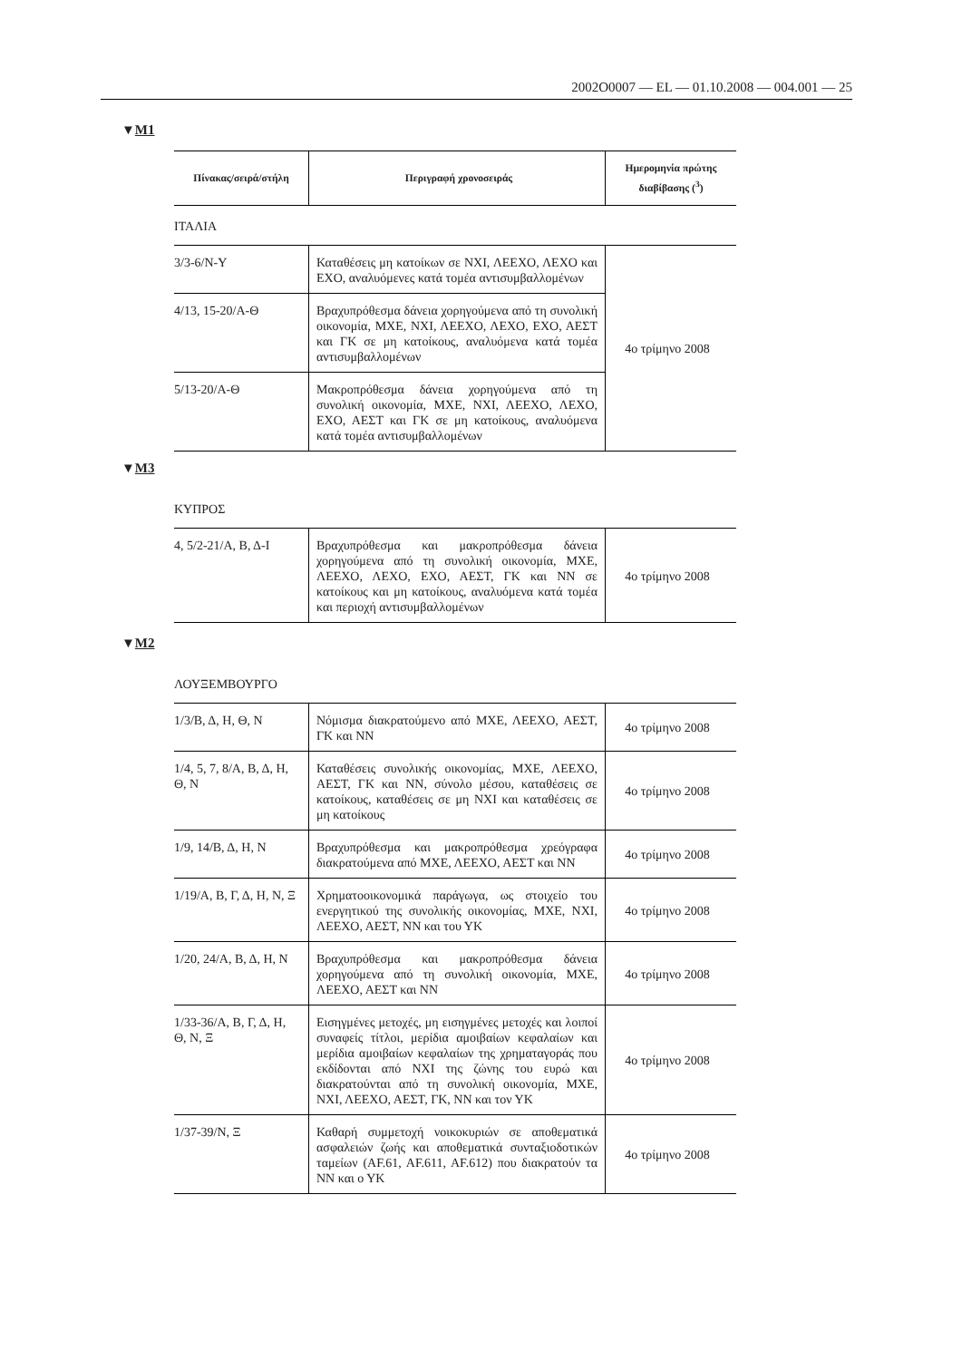2002O0007 — EL — 01.10.2008 — 004.001 — 25
▼M1
| Πίνακας/σειρά/στήλη | Περιγραφή χρονοσειράς | Ημερομηνία πρώτης διαβίβασης (<sup>3</sup>) |
| --- | --- | --- |
| ΙΤΑΛΙΑ | | |
| 3/3-6/Ν-Υ | Καταθέσεις μη κατοίκων σε ΝΧΙ, ΛΕΕΧΟ, ΛΕΧΟ και ΕΧΟ, αναλυόμενες κατά τομέα αντισυμβαλλομένων | 4ο τρίμηνο 2008 |
| 4/13, 15-20/Α-Θ | Βραχυπρόθεσμα δάνεια χορηγούμενα από τη συνολική οικονομία, ΜΧΕ, ΝΧΙ, ΛΕΕΧΟ, ΛΕΧΟ, ΕΧΟ, ΑΕΣΤ και ΓΚ σε μη κατοίκους, αναλυόμενα κατά τομέα αντισυμβαλλομένων | |
| 5/13-20/Α-Θ | Μακροπρόθεσμα δάνεια χορηγούμενα από τη συνολική οικονομία, ΜΧΕ, ΝΧΙ, ΛΕΕΧΟ, ΛΕΧΟ, ΕΧΟ, ΑΕΣΤ και ΓΚ σε μη κατοίκους, αναλυόμενα κατά τομέα αντισυμβαλλομένων | |
▼M3
| ΚΥΠΡΟΣ | | |
| 4, 5/2-21/Α, Β, Δ-Ι | Βραχυπρόθεσμα και μακροπρόθεσμα δάνεια χορηγούμενα από τη συνολική οικονομία, ΜΧΕ, ΛΕΕΧΟ, ΛΕΧΟ, ΕΧΟ, ΑΕΣΤ, ΓΚ και ΝΝ σε κατοίκους και μη κατοίκους, αναλυόμενα κατά τομέα και περιοχή αντισυμβαλλομένων | 4ο τρίμηνο 2008 |
▼M2
| ΛΟΥΞΕΜΒΟΥΡΓΟ | | |
| 1/3/Β, Δ, Η, Θ, Ν | Νόμισμα διακρατούμενο από ΜΧΕ, ΛΕΕΧΟ, ΑΕΣΤ, ΓΚ και ΝΝ | 4ο τρίμηνο 2008 |
| 1/4, 5, 7, 8/Α, Β, Δ, Η, Θ, Ν | Καταθέσεις συνολικής οικονομίας, ΜΧΕ, ΛΕΕΧΟ, ΑΕΣΤ, ΓΚ και ΝΝ, σύνολο μέσου, καταθέσεις σε κατοίκους, καταθέσεις σε μη ΝΧΙ και καταθέσεις σε μη κατοίκους | 4ο τρίμηνο 2008 |
| 1/9, 14/Β, Δ, Η, Ν | Βραχυπρόθεσμα και μακροπρόθεσμα χρεόγραφα διακρατούμενα από ΜΧΕ, ΛΕΕΧΟ, ΑΕΣΤ και ΝΝ | 4ο τρίμηνο 2008 |
| 1/19/Α, Β, Γ, Δ, Η, Ν, Ξ | Χρηματοοικονομικά παράγωγα, ως στοιχείο του ενεργητικού της συνολικής οικονομίας, ΜΧΕ, ΝΧΙ, ΛΕΕΧΟ, ΑΕΣΤ, ΝΝ και του ΥΚ | 4ο τρίμηνο 2008 |
| 1/20, 24/Α, Β, Δ, Η, Ν | Βραχυπρόθεσμα και μακροπρόθεσμα δάνεια χορηγούμενα από τη συνολική οικονομία, ΜΧΕ, ΛΕΕΧΟ, ΑΕΣΤ και ΝΝ | 4ο τρίμηνο 2008 |
| 1/33-36/Α, Β, Γ, Δ, Η, Θ, Ν, Ξ | Εισηγμένες μετοχές, μη εισηγμένες μετοχές και λοιποί συναφείς τίτλοι, μερίδια αμοιβαίων κεφαλαίων και μερίδια αμοιβαίων κεφαλαίων της χρηματαγοράς που εκδίδονται από ΝΧΙ της ζώνης του ευρώ και διακρατούνται από τη συνολική οικονομία, ΜΧΕ, ΝΧΙ, ΛΕΕΧΟ, ΑΕΣΤ, ΓΚ, ΝΝ και τον ΥΚ | 4ο τρίμηνο 2008 |
| 1/37-39/Ν, Ξ | Καθαρή συμμετοχή νοικοκυριών σε αποθεματικά ασφαλειών ζωής και αποθεματικά συνταξιοδοτικών ταμείων (AF.61, AF.611, AF.612) που διακρατούν τα ΝΝ και ο ΥΚ | 4ο τρίμηνο 2008 |